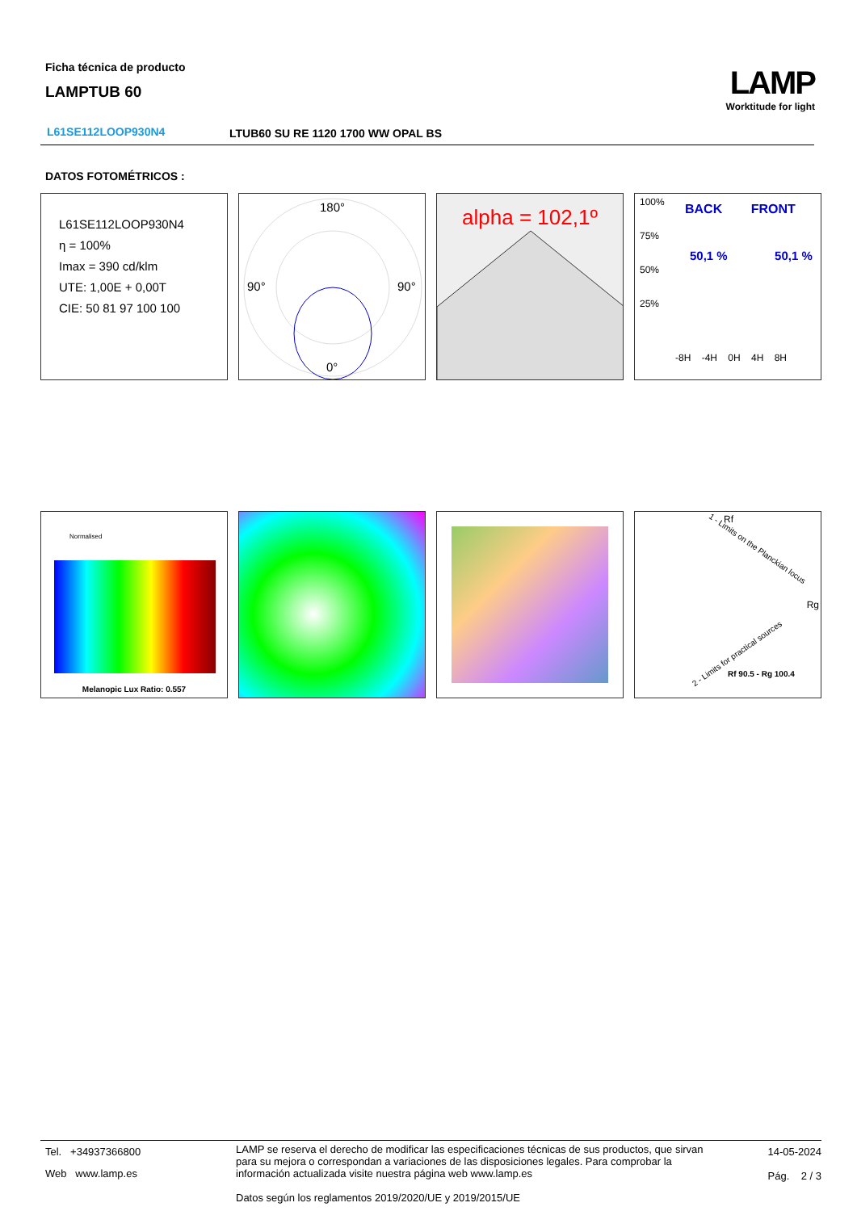Ficha técnica de producto
LAMPTUB 60
LAMP
Worktitude for light
L61SE112LOOP930N4
LTUB60 SU RE 1120 1700 WW OPAL BS
DATOS FOTOMÉTRICOS :
L61SE112LOOP930N4
η = 100%
Imax = 390 cd/klm
UTE: 1,00E + 0,00T
CIE: 50 81 97 100 100
180°
90°
90°
0°
alpha = 102,1º
100%
75%
50%
25%
BACK FRONT
50,1 % 50,1 %
-8H -4H 0H 4H 8H
Normalised
Melanopic Lux Ratio: 0.557
Rf
Rg
Rf 90.5 - Rg 100.4
1 - Limits on the Planckian locus
2 - Limits for practical sources
Tel. +34937366800
Web www.lamp.es
LAMP se reserva el derecho de modificar las especificaciones técnicas de sus productos, que sirvan para su mejora o correspondan a variaciones de las disposiciones legales. Para comprobar la información actualizada visite nuestra página web www.lamp.es
Datos según los reglamentos 2019/2020/UE y 2019/2015/UE
14-05-2024
Pág. 2 / 3